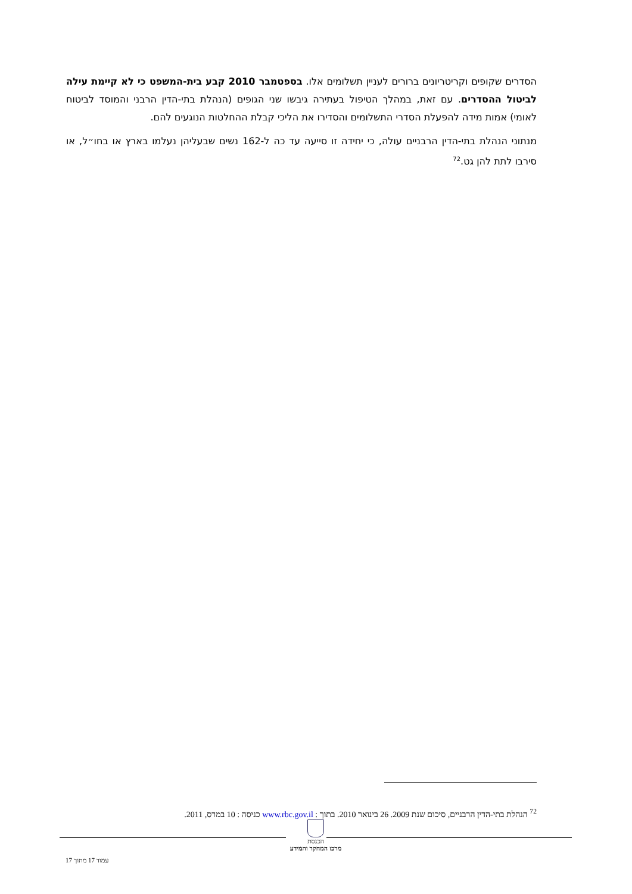הסדרים שקופים וקריטריונים ברורים לעניין תשלומים אלו. בספטמבר 2010 קבע בית-המשפט כי לא קיימת עילה לביטול ההסדרים. עם זאת, במהלך הטיפול בעתירה גיבשו שני הגופים (הנהלת בתי-הדין הרבני והמוסד לביטוח לאומי) אמות מידה להפעלת הסדרי התשלומים והסדירו את הליכי קבלת ההחלטות הנוגעים להם.
מנתוני הנהלת בתי-הדין הרבניים עולה, כי יחידה זו סייעה עד כה ל-162 נשים שבעליהן נעלמו בארץ או בחו״ל, או סירבו לתת להן גט.<sup>72</sup>
<sup>72</sup> הנהלת בתי-הדין הרבניים, סיכום שנת 2009. 26 בינואר 2010. בתוך : www.rbc.gov.il כניסה : 10 במרס, 2011.
הכנסת
מרכז המחקר והמידע
עמוד 17 מתוך 17